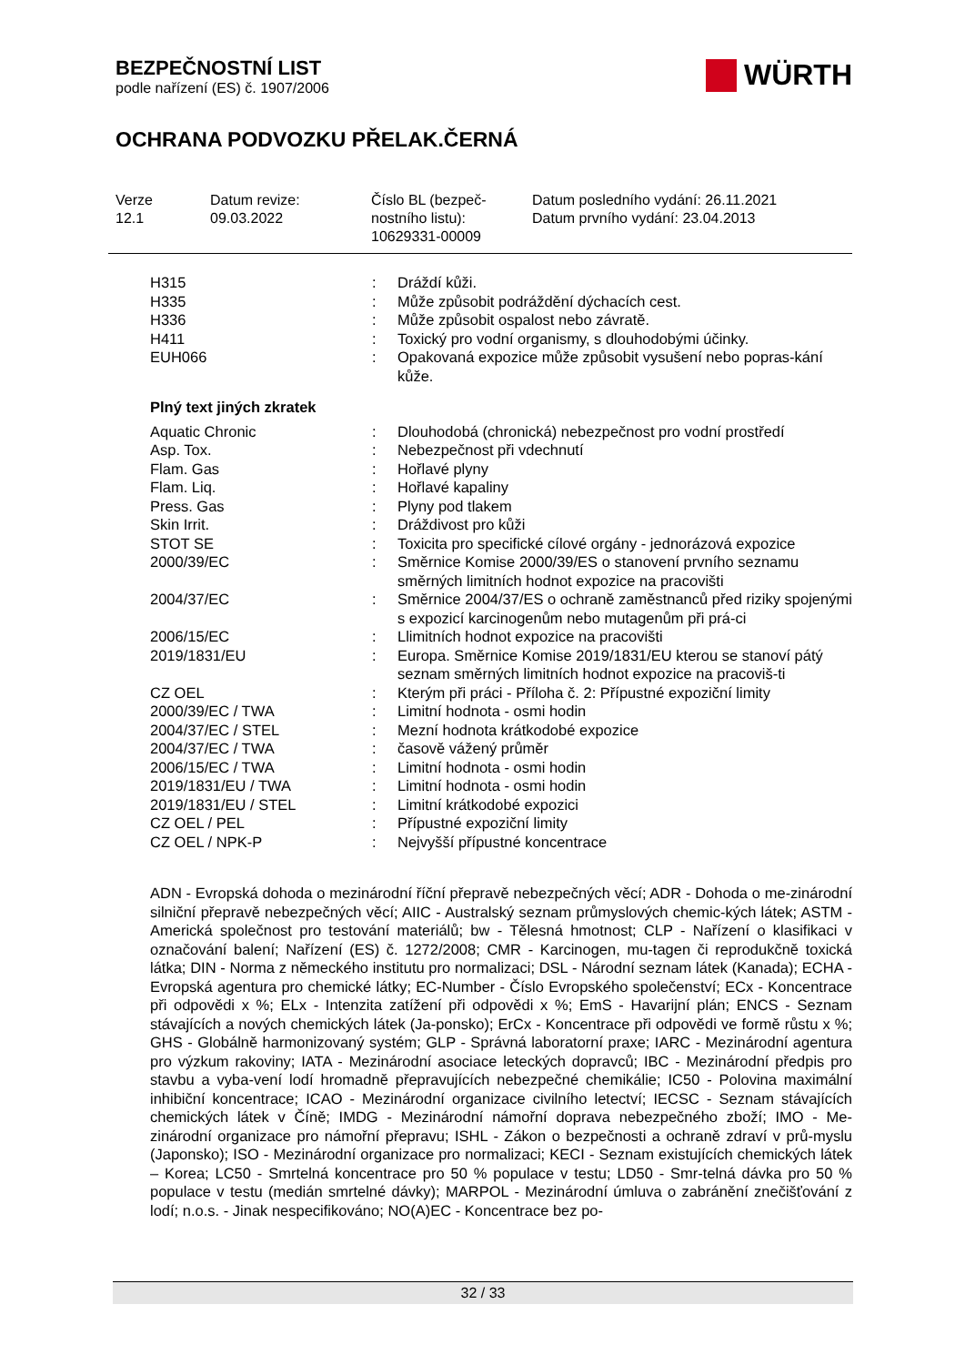BEZPEČNOSTNÍ LIST
podle nařízení (ES) č. 1907/2006
OCHRANA PODVOZKU PŘELAK.ČERNÁ
WÜRTH
Verze
12.1
Datum revize:
09.03.2022
Číslo BL (bezpeč-
nostního listu):
10629331-00009
Datum posledního vydání: 26.11.2021
Datum prvního vydání: 23.04.2013
| H315 | : | Dráždí kůži. |
| H335 | : | Může způsobit podráždění dýchacích cest. |
| H336 | : | Může způsobit ospalost nebo závratě. |
| H411 | : | Toxický pro vodní organismy, s dlouhodobými účinky. |
| EUH066 | : | Opakovaná expozice může způsobit vysušení nebo popras-kání kůže. |
Plný text jiných zkratek
| Aquatic Chronic | : | Dlouhodobá (chronická) nebezpečnost pro vodní prostředí |
| Asp. Tox. | : | Nebezpečnost při vdechnutí |
| Flam. Gas | : | Hořlavé plyny |
| Flam. Liq. | : | Hořlavé kapaliny |
| Press. Gas | : | Plyny pod tlakem |
| Skin Irrit. | : | Dráždivost pro kůži |
| STOT SE | : | Toxicita pro specifické cílové orgány - jednorázová expozice |
| 2000/39/EC | : | Směrnice Komise 2000/39/ES o stanovení prvního seznamu směrných limitních hodnot expozice na pracovišti |
| 2004/37/EC | : | Směrnice 2004/37/ES o ochraně zaměstnanců před riziky spojenými s expozicí karcinogenům nebo mutagenům při prá-ci |
| 2006/15/EC | : | Llimitních hodnot expozice na pracovišti |
| 2019/1831/EU | : | Europa. Směrnice Komise 2019/1831/EU kterou se stanoví pátý seznam směrných limitních hodnot expozice na pracoviš-ti |
| CZ OEL | : | Kterým při práci - Příloha č. 2: Přípustné expoziční limity |
| 2000/39/EC / TWA | : | Limitní hodnota - osmi hodin |
| 2004/37/EC / STEL | : | Mezní hodnota krátkodobé expozice |
| 2004/37/EC / TWA | : | časově vážený průměr |
| 2006/15/EC / TWA | : | Limitní hodnota - osmi hodin |
| 2019/1831/EU / TWA | : | Limitní hodnota - osmi hodin |
| 2019/1831/EU / STEL | : | Limitní krátkodobé expozici |
| CZ OEL / PEL | : | Přípustné expoziční limity |
| CZ OEL / NPK-P | : | Nejvyšší přípustné koncentrace |
ADN - Evropská dohoda o mezinárodní říční přepravě nebezpečných věcí; ADR - Dohoda o me-zinárodní silniční přepravě nebezpečných věcí; AIIC - Australský seznam průmyslových chemic-kých látek; ASTM - Americká společnost pro testování materiálů; bw - Tělesná hmotnost; CLP - Nařízení o klasifikaci v označování balení; Nařízení (ES) č. 1272/2008; CMR - Karcinogen, mu-tagen či reprodukčně toxická látka; DIN - Norma z německého institutu pro normalizaci; DSL - Národní seznam látek (Kanada); ECHA - Evropská agentura pro chemické látky; EC-Number - Číslo Evropského společenství; ECx - Koncentrace při odpovědi x %; ELx - Intenzita zatížení při odpovědi x %; EmS - Havarijní plán; ENCS - Seznam stávajících a nových chemických látek (Ja-ponsko); ErCx - Koncentrace při odpovědi ve formě růstu x %; GHS - Globálně harmonizovaný systém; GLP - Správná laboratorní praxe; IARC - Mezinárodní agentura pro výzkum rakoviny; IATA - Mezinárodní asociace leteckých dopravců; IBC - Mezinárodní předpis pro stavbu a vyba-vení lodí hromadně přepravujících nebezpečné chemikálie; IC50 - Polovina maximální inhibiční koncentrace; ICAO - Mezinárodní organizace civilního letectví; IECSC - Seznam stávajících chemických látek v Číně; IMDG - Mezinárodní námořní doprava nebezpečného zboží; IMO - Me-zinárodní organizace pro námořní přepravu; ISHL - Zákon o bezpečnosti a ochraně zdraví v prů-myslu (Japonsko); ISO - Mezinárodní organizace pro normalizaci; KECI - Seznam existujících chemických látek – Korea; LC50 - Smrtelná koncentrace pro 50 % populace v testu; LD50 - Smr-telná dávka pro 50 % populace v testu (medián smrtelné dávky); MARPOL - Mezinárodní úmluva o zabránění znečišťování z lodí; n.o.s. - Jinak nespecifikováno; NO(A)EC - Koncentrace bez po-
32 / 33